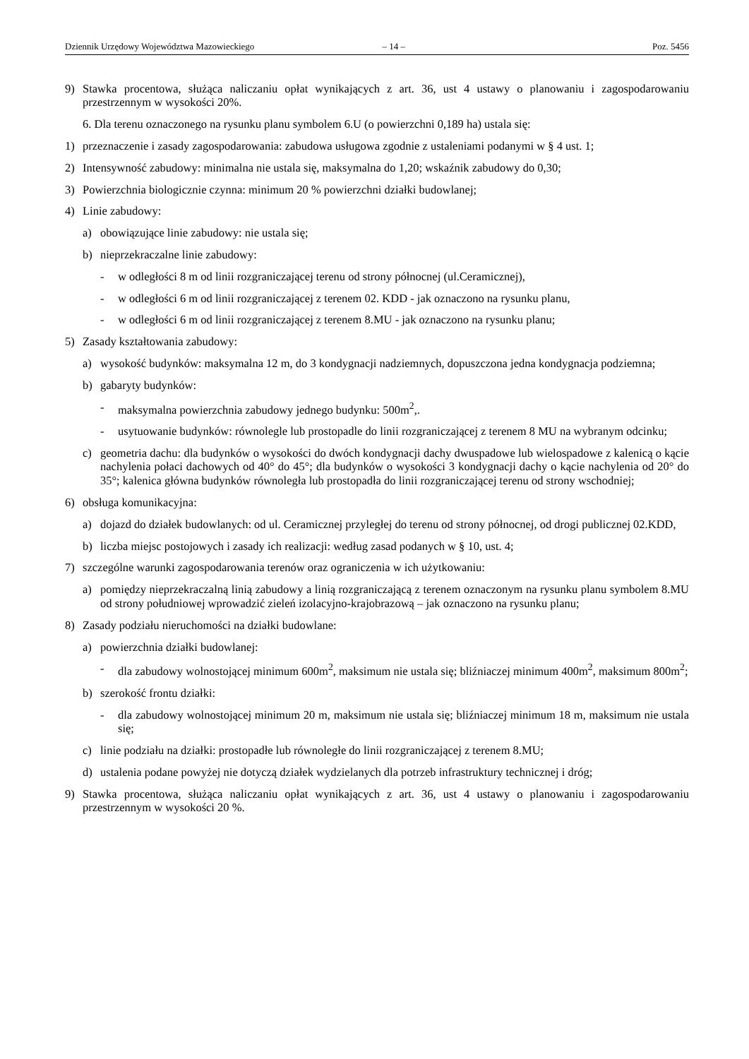Dziennik Urzędowy Województwa Mazowieckiego – 14 – Poz. 5456
9) Stawka procentowa, służąca naliczaniu opłat wynikających z art. 36, ust 4 ustawy o planowaniu i zagospodarowaniu przestrzennym w wysokości 20%.
6. Dla terenu oznaczonego na rysunku planu symbolem 6.U (o powierzchni 0,189 ha) ustala się:
1) przeznaczenie i zasady zagospodarowania: zabudowa usługowa zgodnie z ustaleniami podanymi w § 4 ust. 1;
2) Intensywność zabudowy: minimalna nie ustala się, maksymalna do 1,20; wskaźnik zabudowy do 0,30;
3) Powierzchnia biologicznie czynna: minimum 20 % powierzchni działki budowlanej;
4) Linie zabudowy:
a) obowiązujące linie zabudowy: nie ustala się;
b) nieprzekraczalne linie zabudowy:
- w odległości 8 m od linii rozgraniczającej terenu od strony północnej (ul.Ceramicznej),
- w odległości 6 m od linii rozgraniczającej z terenem 02. KDD - jak oznaczono na rysunku planu,
- w odległości 6 m od linii rozgraniczającej z terenem 8.MU - jak oznaczono na rysunku planu;
5) Zasady kształtowania zabudowy:
a) wysokość budynków: maksymalna 12 m, do 3 kondygnacji nadziemnych, dopuszczona jedna kondygnacja podziemna;
b) gabaryty budynków:
- maksymalna powierzchnia zabudowy jednego budynku: 500m<sup>2</sup>,.
- usytuowanie budynków: równolegle lub prostopadle do linii rozgraniczającej z terenem 8 MU na wybranym odcinku;
c) geometria dachu: dla budynków o wysokości do dwóch kondygnacji dachy dwuspadowe lub wielospadowe z kalenicą o kącie nachylenia połaci dachowych od 40° do 45°; dla budynków o wysokości 3 kondygnacji dachy o kącie nachylenia od 20° do 35°; kalenica główna budynków równoległa lub prostopadła do linii rozgraniczającej terenu od strony wschodniej;
6) obsługa komunikacyjna:
a) dojazd do działek budowlanych: od ul. Ceramicznej przyległej do terenu od strony północnej, od drogi publicznej 02.KDD,
b) liczba miejsc postojowych i zasady ich realizacji: według zasad podanych w § 10, ust. 4;
7) szczególne warunki zagospodarowania terenów oraz ograniczenia w ich użytkowaniu:
a) pomiędzy nieprzekraczalną linią zabudowy a linią rozgraniczającą z terenem oznaczonym na rysunku planu symbolem 8.MU od strony południowej wprowadzić zieleń izolacyjno-krajobrazową – jak oznaczono na rysunku planu;
8) Zasady podziału nieruchomości na działki budowlane:
a) powierzchnia działki budowlanej:
- dla zabudowy wolnostojącej minimum 600m<sup>2</sup>, maksimum nie ustala się; bliźniaczej minimum 400m<sup>2</sup>, maksimum 800m<sup>2</sup>;
b) szerokość frontu działki:
- dla zabudowy wolnostojącej minimum 20 m, maksimum nie ustala się; bliźniaczej minimum 18 m, maksimum nie ustala się;
c) linie podziału na działki: prostopadłe lub równoległe do linii rozgraniczającej z terenem 8.MU;
d) ustalenia podane powyżej nie dotyczą działek wydzielanych dla potrzeb infrastruktury technicznej i dróg;
9) Stawka procentowa, służąca naliczaniu opłat wynikających z art. 36, ust 4 ustawy o planowaniu i zagospodarowaniu przestrzennym w wysokości 20 %.